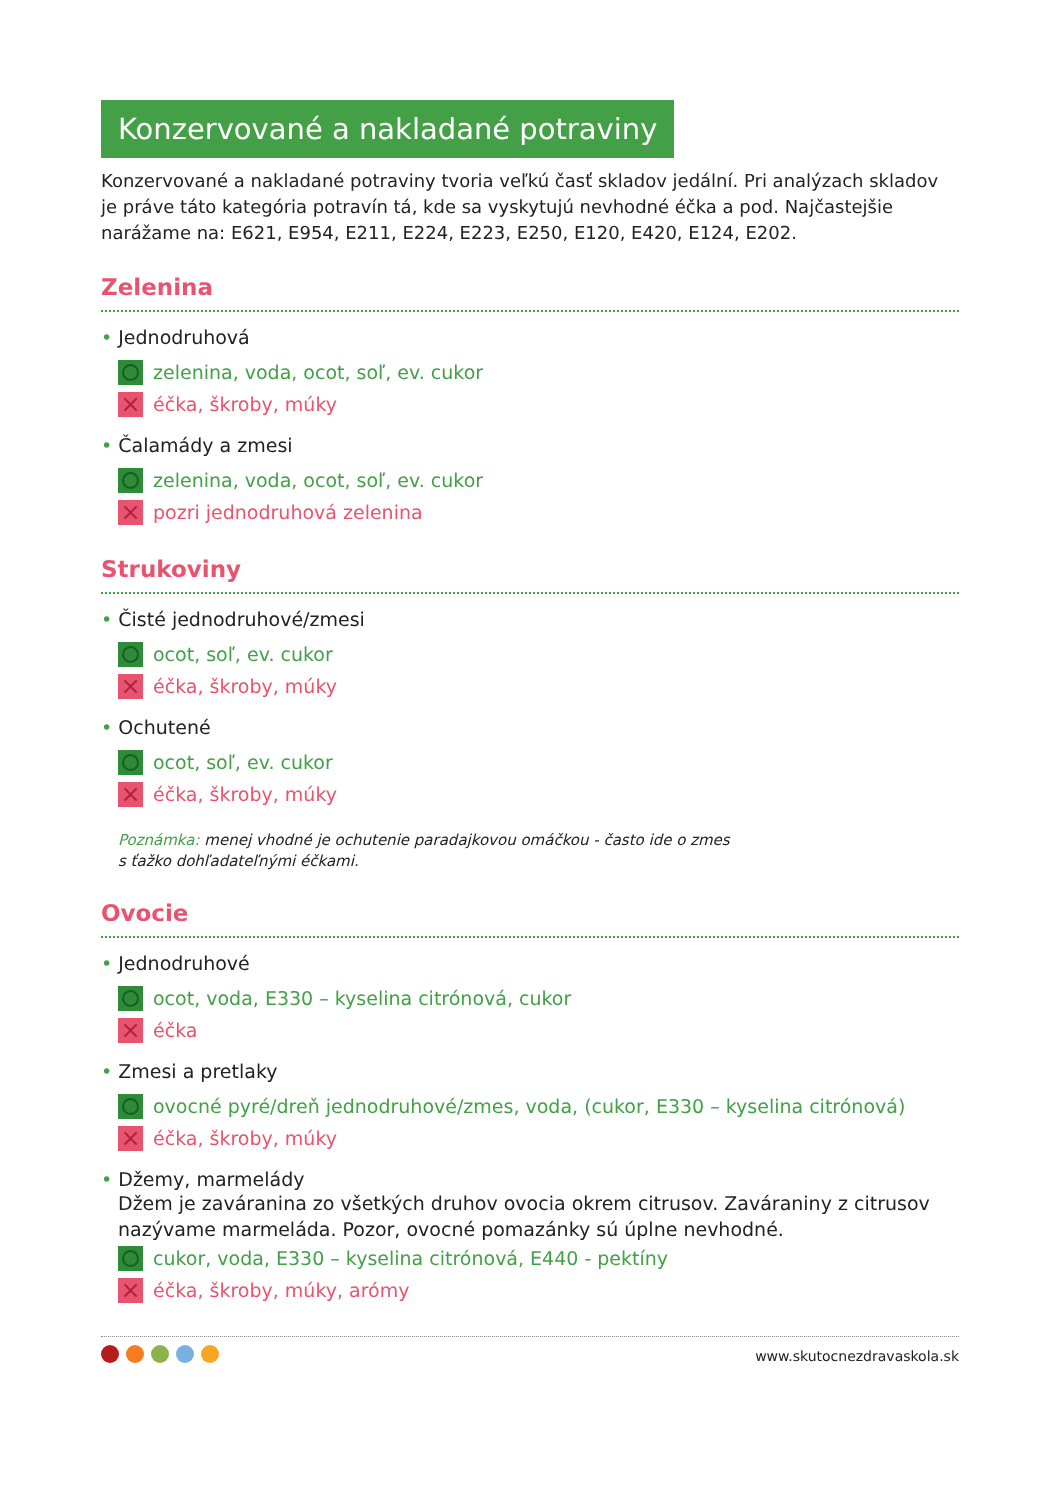Konzervované a nakladané potraviny
Konzervované a nakladané potraviny tvoria veľkú časť skladov jedální. Pri analýzach skladov je práve táto kategória potravín tá, kde sa vyskytujú nevhodné éčka a pod. Najčastejšie narážame na: E621, E954, E211, E224, E223, E250, E120, E420, E124, E202.
Zelenina
• Jednodruhová
zelenina, voda, ocot, soľ, ev. cukor
×
éčka, škroby, múky
• Čalamády a zmesi
zelenina, voda, ocot, soľ, ev. cukor
×
pozri jednodruhová zelenina
Strukoviny
• Čisté jednodruhové/zmesi
ocot, soľ, ev. cukor
×
éčka, škroby, múky
• Ochutené
ocot, soľ, ev. cukor
×
éčka, škroby, múky
Poznámka: menej vhodné je ochutenie paradajkovou omáčkou - často ide o zmes
s ťažko dohľadateľnými éčkami.
Ovocie
• Jednodruhové
ocot, voda, E330 – kyselina citrónová, cukor
×
éčka
• Zmesi a pretlaky
ovocné pyré/dreň jednodruhové/zmes, voda, (cukor, E330 – kyselina citrónová)
×
éčka, škroby, múky
• Džemy, marmelády
Džem je zaváranina zo všetkých druhov ovocia okrem citrusov. Zaváraniny z citrusov nazývame marmeláda. Pozor, ovocné pomazánky sú úplne nevhodné.
cukor, voda, E330 – kyselina citrónová, E440 - pektíny
×
éčka, škroby, múky, arómy
www.skutocnezdravaskola.sk